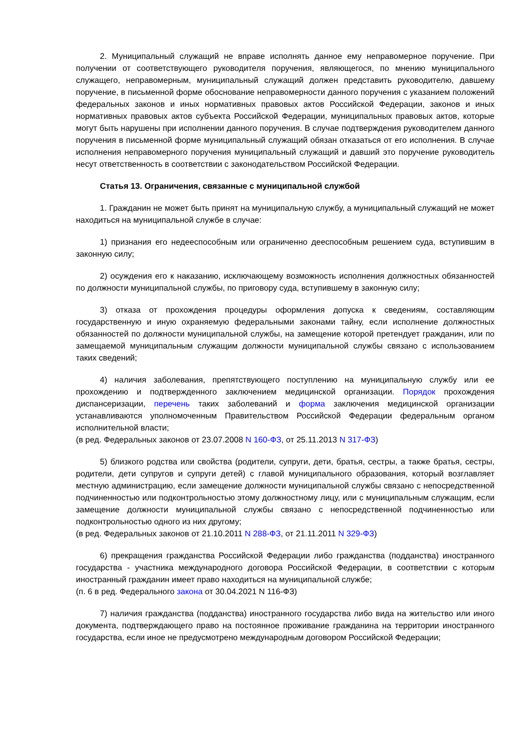2. Муниципальный служащий не вправе исполнять данное ему неправомерное поручение. При получении от соответствующего руководителя поручения, являющегося, по мнению муниципального служащего, неправомерным, муниципальный служащий должен представить руководителю, давшему поручение, в письменной форме обоснование неправомерности данного поручения с указанием положений федеральных законов и иных нормативных правовых актов Российской Федерации, законов и иных нормативных правовых актов субъекта Российской Федерации, муниципальных правовых актов, которые могут быть нарушены при исполнении данного поручения. В случае подтверждения руководителем данного поручения в письменной форме муниципальный служащий обязан отказаться от его исполнения. В случае исполнения неправомерного поручения муниципальный служащий и давший это поручение руководитель несут ответственность в соответствии с законодательством Российской Федерации.
Статья 13. Ограничения, связанные с муниципальной службой
1. Гражданин не может быть принят на муниципальную службу, а муниципальный служащий не может находиться на муниципальной службе в случае:
1) признания его недееспособным или ограниченно дееспособным решением суда, вступившим в законную силу;
2) осуждения его к наказанию, исключающему возможность исполнения должностных обязанностей по должности муниципальной службы, по приговору суда, вступившему в законную силу;
3) отказа от прохождения процедуры оформления допуска к сведениям, составляющим государственную и иную охраняемую федеральными законами тайну, если исполнение должностных обязанностей по должности муниципальной службы, на замещение которой претендует гражданин, или по замещаемой муниципальным служащим должности муниципальной службы связано с использованием таких сведений;
4) наличия заболевания, препятствующего поступлению на муниципальную службу или ее прохождению и подтвержденного заключением медицинской организации. Порядок прохождения диспансеризации, перечень таких заболеваний и форма заключения медицинской организации устанавливаются уполномоченным Правительством Российской Федерации федеральным органом исполнительной власти;
(в ред. Федеральных законов от 23.07.2008 N 160-ФЗ, от 25.11.2013 N 317-ФЗ)
5) близкого родства или свойства (родители, супруги, дети, братья, сестры, а также братья, сестры, родители, дети супругов и супруги детей) с главой муниципального образования, который возглавляет местную администрацию, если замещение должности муниципальной службы связано с непосредственной подчиненностью или подконтрольностью этому должностному лицу, или с муниципальным служащим, если замещение должности муниципальной службы связано с непосредственной подчиненностью или подконтрольностью одного из них другому;
(в ред. Федеральных законов от 21.10.2011 N 288-ФЗ, от 21.11.2011 N 329-ФЗ)
6) прекращения гражданства Российской Федерации либо гражданства (подданства) иностранного государства - участника международного договора Российской Федерации, в соответствии с которым иностранный гражданин имеет право находиться на муниципальной службе;
(п. 6 в ред. Федерального закона от 30.04.2021 N 116-ФЗ)
7) наличия гражданства (подданства) иностранного государства либо вида на жительство или иного документа, подтверждающего право на постоянное проживание гражданина на территории иностранного государства, если иное не предусмотрено международным договором Российской Федерации;